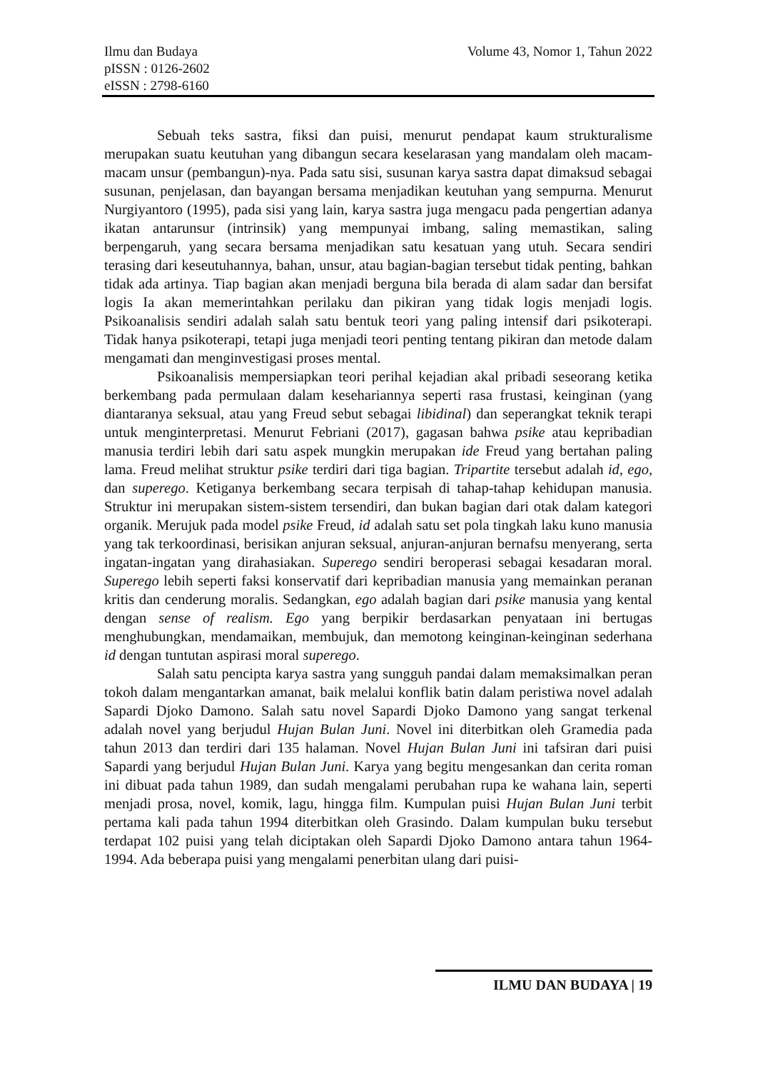Volume 43, Nomor 1, Tahun 2022 Ilmu dan Budaya
pISSN : 0126-2602
eISSN : 2798-6160
Sebuah teks sastra, fiksi dan puisi, menurut pendapat kaum strukturalisme merupakan suatu keutuhan yang dibangun secara keselarasan yang mandalam oleh macam-macam unsur (pembangun)-nya. Pada satu sisi, susunan karya sastra dapat dimaksud sebagai susunan, penjelasan, dan bayangan bersama menjadikan keutuhan yang sempurna. Menurut Nurgiyantoro (1995), pada sisi yang lain, karya sastra juga mengacu pada pengertian adanya ikatan antarunsur (intrinsik) yang mempunyai imbang, saling memastikan, saling berpengaruh, yang secara bersama menjadikan satu kesatuan yang utuh. Secara sendiri terasing dari keseutuhannya, bahan, unsur, atau bagian-bagian tersebut tidak penting, bahkan tidak ada artinya. Tiap bagian akan menjadi berguna bila berada di alam sadar dan bersifat logis Ia akan memerintahkan perilaku dan pikiran yang tidak logis menjadi logis. Psikoanalisis sendiri adalah salah satu bentuk teori yang paling intensif dari psikoterapi. Tidak hanya psikoterapi, tetapi juga menjadi teori penting tentang pikiran dan metode dalam mengamati dan menginvestigasi proses mental.
Psikoanalisis mempersiapkan teori perihal kejadian akal pribadi seseorang ketika berkembang pada permulaan dalam kesehariannya seperti rasa frustasi, keinginan (yang diantaranya seksual, atau yang Freud sebut sebagai libidinal) dan seperangkat teknik terapi untuk menginterpretasi. Menurut Febriani (2017), gagasan bahwa psike atau kepribadian manusia terdiri lebih dari satu aspek mungkin merupakan ide Freud yang bertahan paling lama. Freud melihat struktur psike terdiri dari tiga bagian. Tripartite tersebut adalah id, ego, dan superego. Ketiganya berkembang secara terpisah di tahap-tahap kehidupan manusia. Struktur ini merupakan sistem-sistem tersendiri, dan bukan bagian dari otak dalam kategori organik. Merujuk pada model psike Freud, id adalah satu set pola tingkah laku kuno manusia yang tak terkoordinasi, berisikan anjuran seksual, anjuran-anjuran bernafsu menyerang, serta ingatan-ingatan yang dirahasiakan. Superego sendiri beroperasi sebagai kesadaran moral. Superego lebih seperti faksi konservatif dari kepribadian manusia yang memainkan peranan kritis dan cenderung moralis. Sedangkan, ego adalah bagian dari psike manusia yang kental dengan sense of realism. Ego yang berpikir berdasarkan penyataan ini bertugas menghubungkan, mendamaikan, membujuk, dan memotong keinginan-keinginan sederhana id dengan tuntutan aspirasi moral superego.
Salah satu pencipta karya sastra yang sungguh pandai dalam memaksimalkan peran tokoh dalam mengantarkan amanat, baik melalui konflik batin dalam peristiwa novel adalah Sapardi Djoko Damono. Salah satu novel Sapardi Djoko Damono yang sangat terkenal adalah novel yang berjudul Hujan Bulan Juni. Novel ini diterbitkan oleh Gramedia pada tahun 2013 dan terdiri dari 135 halaman. Novel Hujan Bulan Juni ini tafsiran dari puisi Sapardi yang berjudul Hujan Bulan Juni. Karya yang begitu mengesankan dan cerita roman ini dibuat pada tahun 1989, dan sudah mengalami perubahan rupa ke wahana lain, seperti menjadi prosa, novel, komik, lagu, hingga film. Kumpulan puisi Hujan Bulan Juni terbit pertama kali pada tahun 1994 diterbitkan oleh Grasindo. Dalam kumpulan buku tersebut terdapat 102 puisi yang telah diciptakan oleh Sapardi Djoko Damono antara tahun 1964-1994. Ada beberapa puisi yang mengalami penerbitan ulang dari puisi-
ILMU DAN BUDAYA | 19